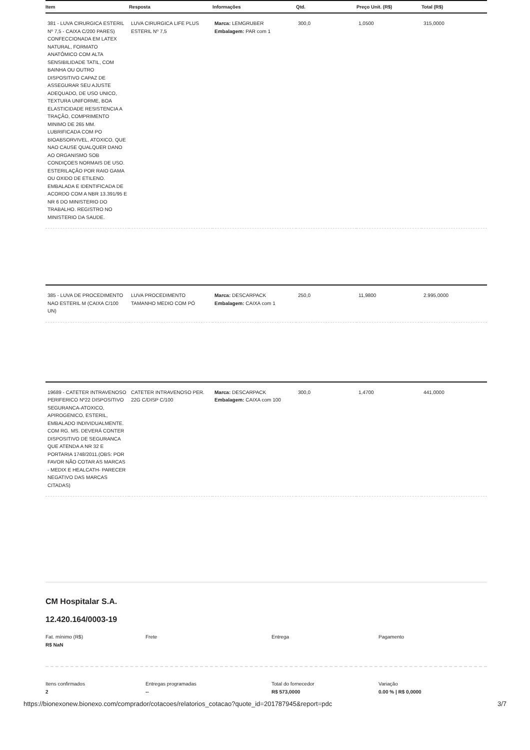| Item | Resposta | Informações | Qtd. | Preço Unit. (R$) | Total (R$) |
| --- | --- | --- | --- | --- | --- |
| 381 - LUVA CIRURGICA ESTERIL Nº 7,5 - CAIXA C/200 PARES) CONFECCIONADA EM LATEX NATURAL, FORMATO ANATÔMICO COM ALTA SENSIBILIDADE TATIL, COM BAINHA OU OUTRO DISPOSITIVO CAPAZ DE ASSEGURAR SEU AJUSTE ADEQUADO, DE USO UNICO, TEXTURA UNIFORME, BOA ELASTICIDADE RESISTENCIA A TRAÇÃO, COMPRIMENTO MINIMO DE 265 MM. LUBRIFICADA COM PO BIOABSORVIVEL, ATOXICO, QUE NAO CAUSE QUALQUER DANO AO ORGANISMO SOB CONDIÇOES NORMAIS DE USO. ESTERILAÇÃO POR RAIO GAMA OU OXIDO DE ETILENO. EMBALADA E IDENTIFICADA DE ACORDO COM A NBR 13.391/95 E NR 6 DO MINISTERIO DO TRABALHO. REGISTRO NO MINISTERIO DA SAUDE. | LUVA CIRURGICA LIFE PLUS ESTERIL Nº 7,5 | Marca: LEMGRUBER Embalagem: PAR com 1 | 300,0 | 1,0500 | 315,0000 |
| 385 - LUVA DE PROCEDIMENTO NAO ESTERIL M (CAIXA C/100 UN) | LUVA PROCEDIMENTO TAMANHO MEDIO COM PÓ | Marca: DESCARPACK Embalagem: CAIXA com 1 | 250,0 | 11,9800 | 2.995,0000 |
| 19689 - CATETER INTRAVENOSO PERIFERICO Nº22 DISPOSITIVO SEGURANCA-ATOXICO, APIROGENICO, ESTERIL, EMBALADO INDIVIDUALMENTE. COM RG. MS. DEVERÁ CONTER DISPOSITIVO DE SEGURANCA QUE ATENDA A NR 32 E PORTARIA 1748/2011.(OBS: POR FAVOR NÃO COTAR AS MARCAS - MEDIX E HEALCATH- PARECER NEGATIVO DAS MARCAS CITADAS) | CATETER INTRAVENOSO PER. 22G C/DISP C/100 | Marca: DESCARPACK Embalagem: CAIXA com 100 | 300,0 | 1,4700 | 441,0000 |
CM Hospitalar S.A.
12.420.164/0003-19
Fat. mínimo (R$)
R$ NaN
Frete
Entrega
Pagamento
Itens confirmados
2
Entregas programadas
--
Total do fornecedor
R$ 573,0000
Variação
0.00 % | R$ 0,0000
https://bionexonew.bionexo.com/comprador/cotacoes/relatorios_cotacao?quote_id=201787945&report=pdc 3/7